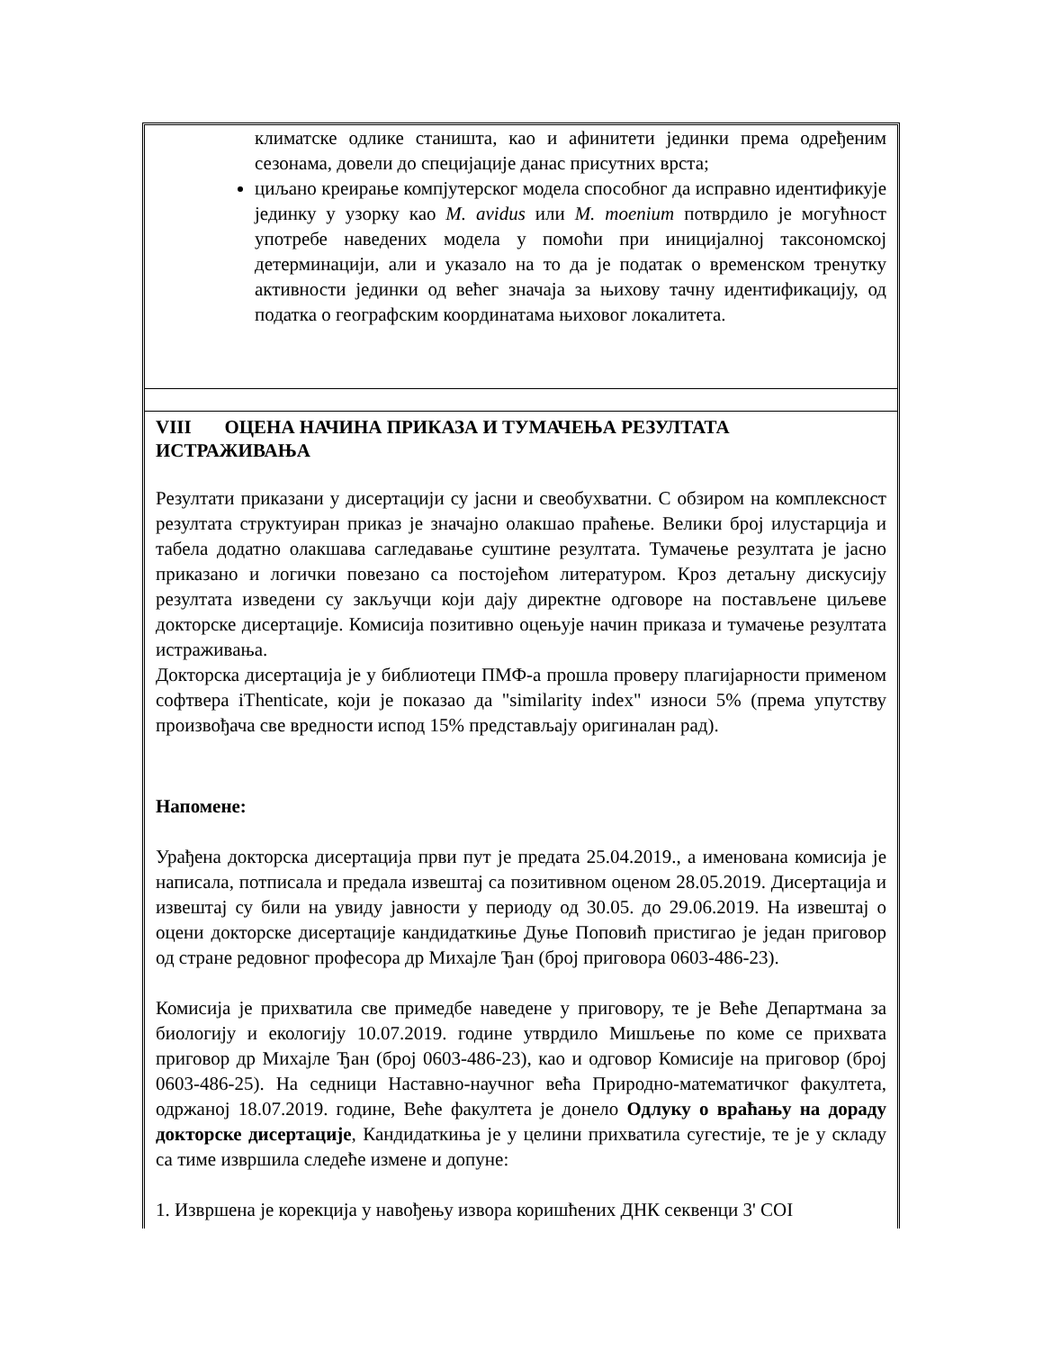климатске одлике станишта, као и афинитети јединки према одређеним сезонама, довели до специјације данас присутних врста;
циљано креирање компјутерског модела способног да исправно идентификује јединку у узорку као M. avidus или M. moenium потврдило је могућност употребе наведених модела у помоћи при иницијалној таксономској детерминацији, али и указало на то да је податак о временском тренутку активности јединки од већег значаја за њихову тачну идентификацију, од податка о географским координатама њиховог локалитета.
VIII ОЦЕНА НАЧИНА ПРИКАЗА И ТУМАЧЕЊА РЕЗУЛТАТА ИСТРАЖИВАЊА
Резултати приказани у дисертацији су јасни и свеобухватни. С обзиром на комплексност резултата структуиран приказ је значајно олакшао праћење. Велики број илустарција и табела додатно олакшава сагледавање суштине резултата. Тумачење резултата је јасно приказано и логички повезано са постојећом литературом. Кроз детаљну дискусију резултата изведени су закључци који дају директне одговоре на постављене циљеве докторске дисертације. Комисија позитивно оцењује начин приказа и тумачење резултата истраживања.
Докторска дисертација је у библиотеци ПМФ-а прошла проверу плагијарности применом софтвера iThenticate, који је показао да "similarity index" износи 5% (према упутству произвођача све вредности испод 15% представљају оригиналан рад).
Напомене:
Урађена докторска дисертација први пут је предата 25.04.2019., а именована комисија је написала, потписала и предала извештај са позитивном оценом 28.05.2019. Дисертација и извештај су били на увиду јавности у периоду од 30.05. до 29.06.2019. На извештај о оцени докторске дисертације кандидаткиње Дуње Поповић пристигао је један приговор од стране редовног професора др Михајле Ђан (број приговора 0603-486-23).
Комисија је прихватила све примедбе наведене у приговору, те је Веће Департмана за биологију и екологију 10.07.2019. године утврдило Мишљење по коме се прихвата приговор др Михајле Ђан (број 0603-486-23), као и одговор Комисије на приговор (број 0603-486-25). На седници Наставно-научног већа Природно-математичког факултета, одржаној 18.07.2019. године, Веће факултета је донело Одлуку о враћању на дораду докторске дисертације, Кандидаткиња је у целини прихватила сугестије, те је у складу са тиме извршила следеће измене и допуне:
1. Извршена је корекција у навођењу извора коришћених ДНК секвенци 3' COI